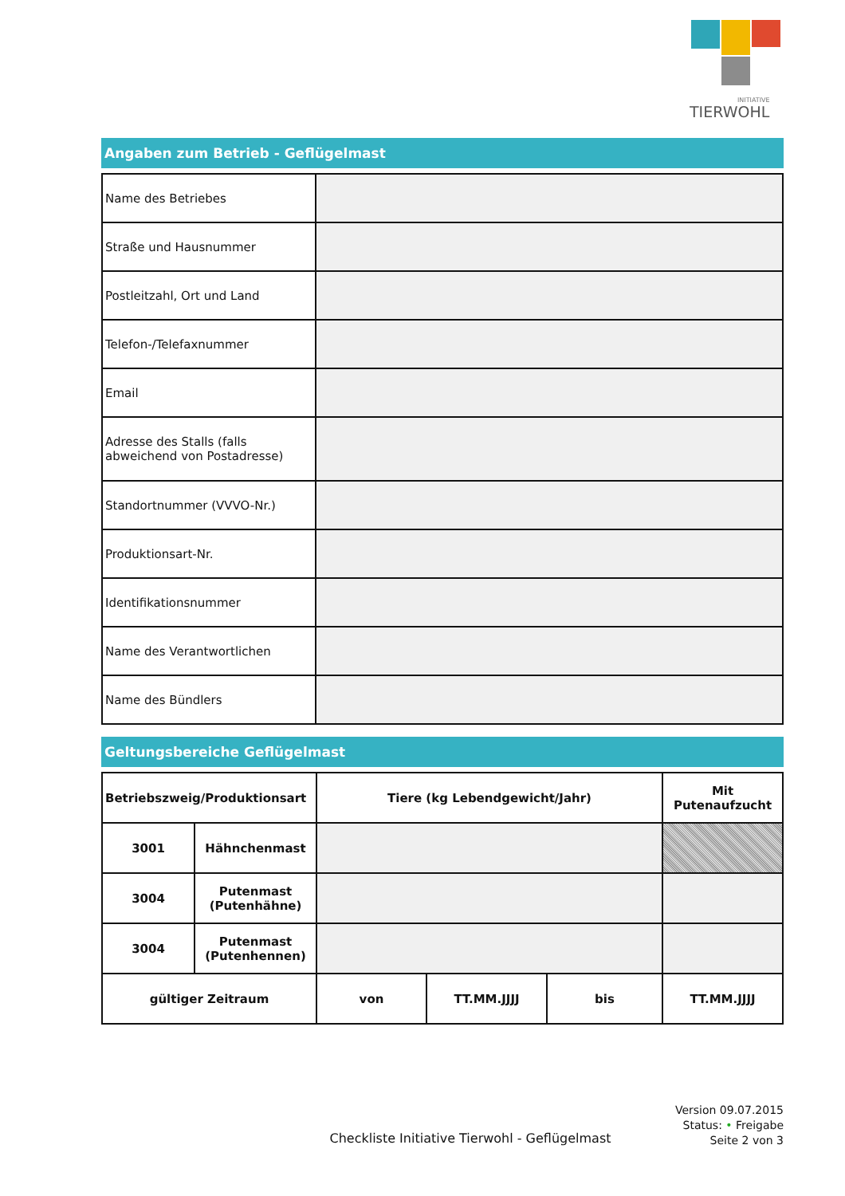INITIATIVE
TIERWOHL
Angaben zum Betrieb - Geflügelmast
| Name des Betriebes | |
| Straße und Hausnummer | |
| Postleitzahl, Ort und Land | |
| Telefon-/Telefaxnummer | |
| Email | |
| Adresse des Stalls (falls abweichend von Postadresse) | |
| Standortnummer (VVVO-Nr.) | |
| Produktionsart-Nr. | |
| Identifikationsnummer | |
| Name des Verantwortlichen | |
| Name des Bündlers | |
Geltungsbereiche Geflügelmast
| Betriebszweig/Produktionsart | | Tiere (kg Lebendgewicht/Jahr) | | | Mit Putenaufzucht |
| 3001 | Hähnchenmast | | | | |
| 3004 | Putenmast (Putenhähne) | | | | |
| 3004 | Putenmast (Putenhennen) | | | | |
| gültiger Zeitraum | | von | TT.MM.JJJJ | bis | TT.MM.JJJJ |
Version 09.07.2015
Status: • Freigabe
Seite 2 von 3
Checkliste Initiative Tierwohl - Geflügelmast